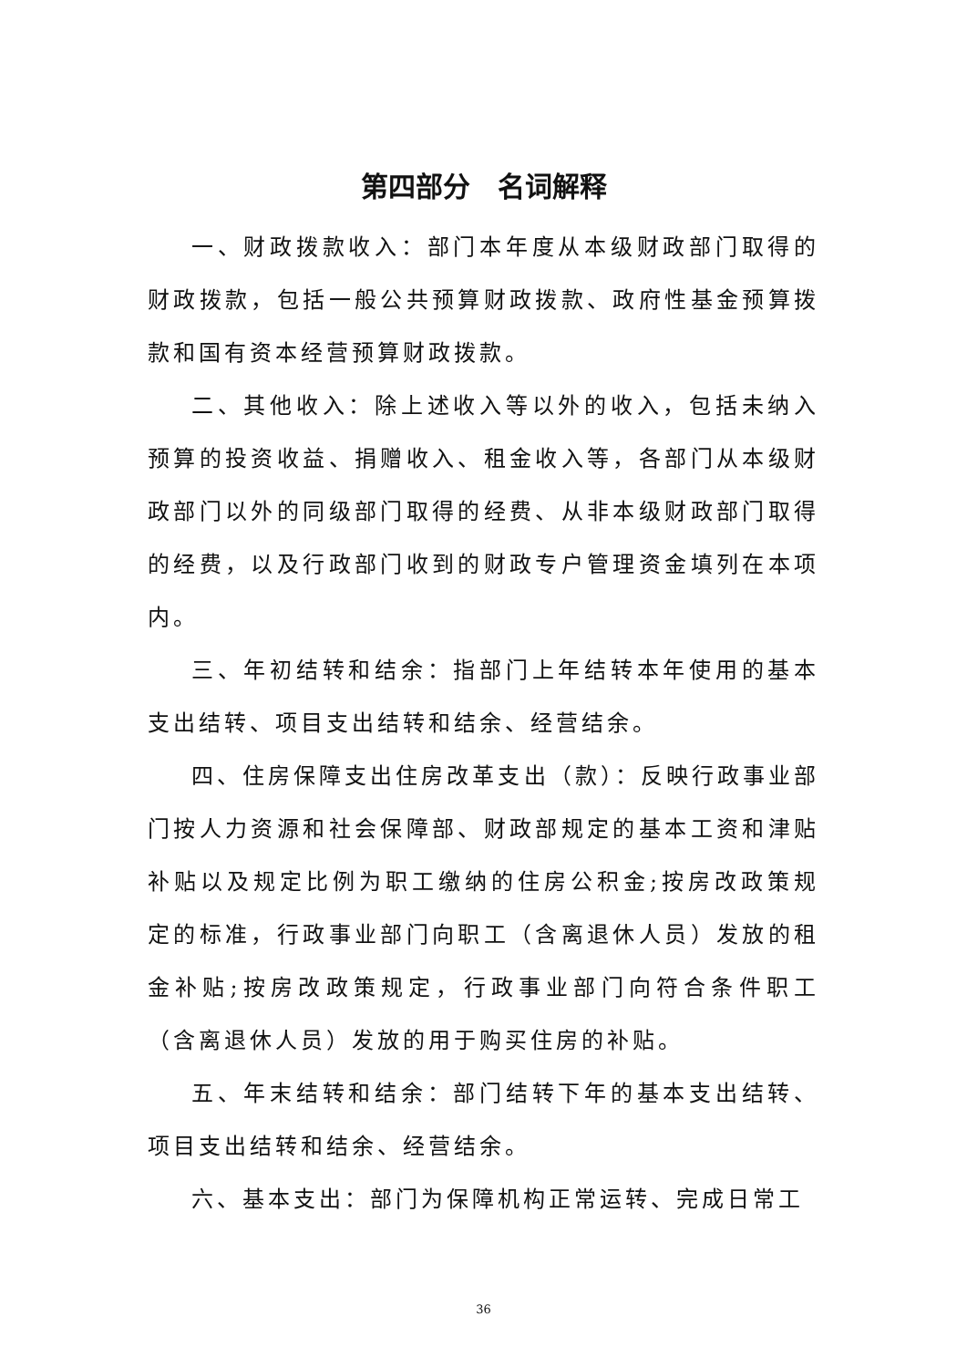第四部分　名词解释
一、财政拨款收入：部门本年度从本级财政部门取得的财政拨款，包括一般公共预算财政拨款、政府性基金预算拨款和国有资本经营预算财政拨款。
二、其他收入：除上述收入等以外的收入，包括未纳入预算的投资收益、捐赠收入、租金收入等，各部门从本级财政部门以外的同级部门取得的经费、从非本级财政部门取得的经费，以及行政部门收到的财政专户管理资金填列在本项内。
三、年初结转和结余：指部门上年结转本年使用的基本支出结转、项目支出结转和结余、经营结余。
四、住房保障支出住房改革支出（款）：反映行政事业部门按人力资源和社会保障部、财政部规定的基本工资和津贴补贴以及规定比例为职工缴纳的住房公积金;按房改政策规定的标准，行政事业部门向职工（含离退休人员）发放的租金补贴;按房改政策规定，行政事业部门向符合条件职工（含离退休人员）发放的用于购买住房的补贴。
五、年末结转和结余：部门结转下年的基本支出结转、项目支出结转和结余、经营结余。
六、基本支出：部门为保障机构正常运转、完成日常工
36